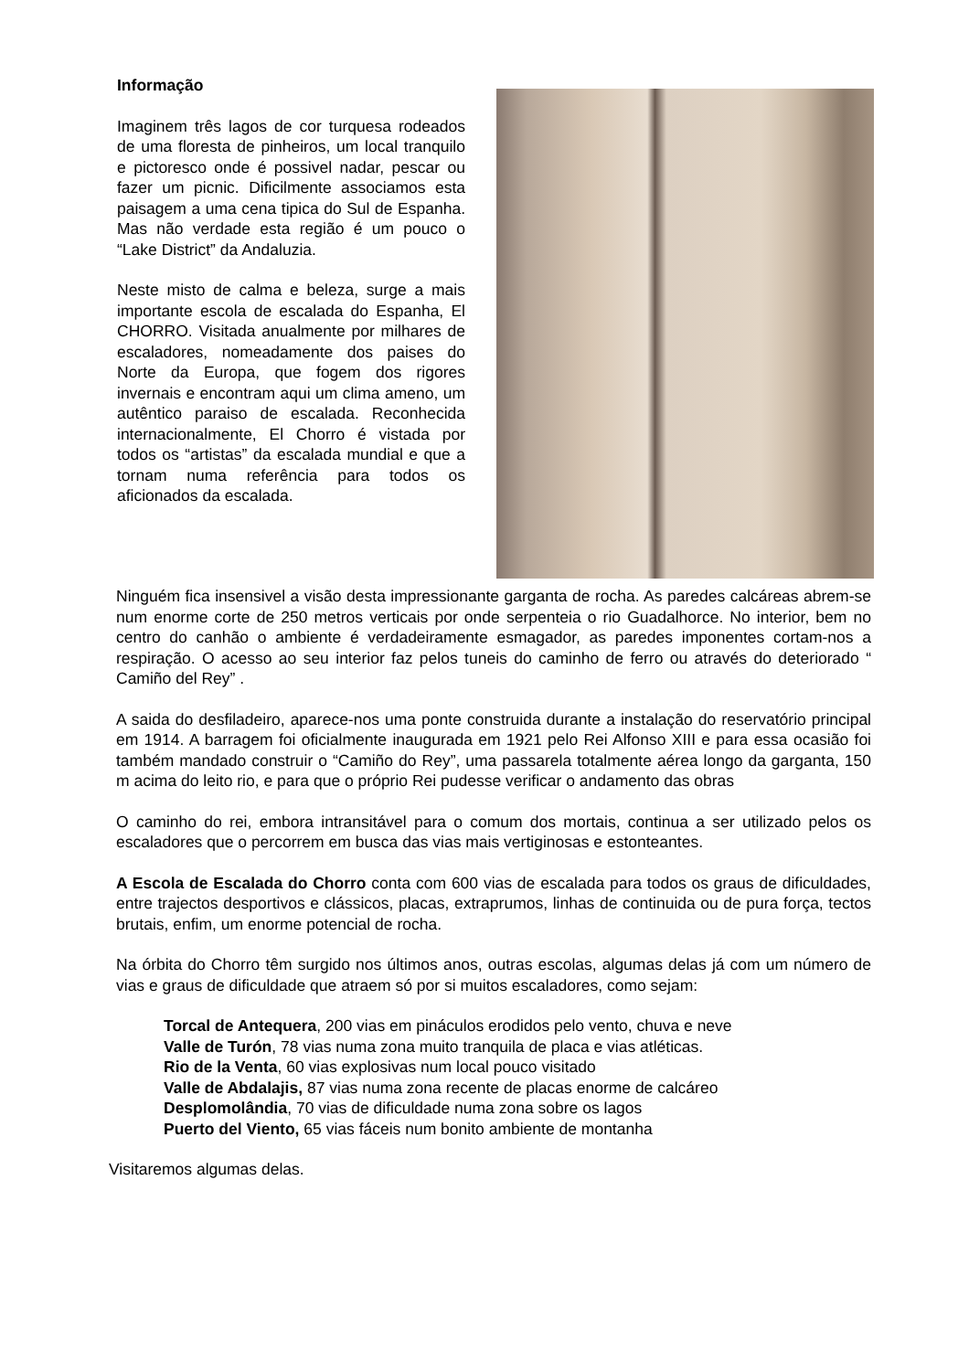Informação
Imaginem três lagos de cor turquesa rodeados de uma floresta de pinheiros, um local tranquilo e pictoresco onde é possivel nadar, pescar ou fazer um picnic. Dificilmente associamos esta paisagem a uma cena tipica do Sul de Espanha. Mas não verdade esta região é um pouco o “Lake District” da Andaluzia.
Neste misto de calma e beleza, surge a mais importante escola de escalada do Espanha, El CHORRO. Visitada anualmente por milhares de escaladores, nomeadamente dos paises do Norte da Europa, que fogem dos rigores invernais e encontram aqui um clima ameno, um autêntico paraiso de escalada. Reconhecida internacionalmente, El Chorro é vistada por todos os “artistas” da escalada mundial e que a tornam numa referência para todos os aficionados da escalada.
Ninguém fica insensivel a visão desta impressionante garganta de rocha. As paredes calcáreas abrem-se num enorme corte de 250 metros verticais por onde serpenteia o rio Guadalhorce. No interior, bem no centro do canhão o ambiente é verdadeiramente esmagador, as paredes imponentes cortam-nos a respiração. O acesso ao seu interior faz pelos tuneis do caminho de ferro ou através do deteriorado “ Camiño del Rey” .
A saida do desfiladeiro, aparece-nos uma ponte construida durante a instalação do reservatório principal em 1914. A barragem foi oficialmente inaugurada em 1921 pelo Rei Alfonso XIII e para essa ocasião foi também mandado construir o “Camiño do Rey”, uma passarela totalmente aérea longo da garganta, 150 m acima do leito rio, e para que o próprio Rei pudesse verificar o andamento das obras
O caminho do rei, embora intransitável para o comum dos mortais, continua a ser utilizado pelos os escaladores que o percorrem em busca das vias mais vertiginosas e estonteantes.
A Escola de Escalada do Chorro conta com 600 vias de escalada para todos os graus de dificuldades, entre trajectos desportivos e clássicos, placas, extraprumos, linhas de continuida ou de pura força, tectos brutais, enfim, um enorme potencial de rocha.
Na órbita do Chorro têm surgido nos últimos anos, outras escolas, algumas delas já com um número de vias e graus de dificuldade que atraem só por si muitos escaladores, como sejam:
Torcal de Antequera, 200 vias em pináculos erodidos pelo vento, chuva e neve
Valle de Turón, 78 vias numa zona muito tranquila de placa e vias atléticas.
Rio de la Venta, 60 vias explosivas num local pouco visitado
Valle de Abdalajis, 87 vias numa zona recente de placas enorme de calcáreo
Desplomolândia, 70 vias de dificuldade numa zona sobre os lagos
Puerto del Viento, 65 vias fáceis num bonito ambiente de montanha
Visitaremos algumas delas.